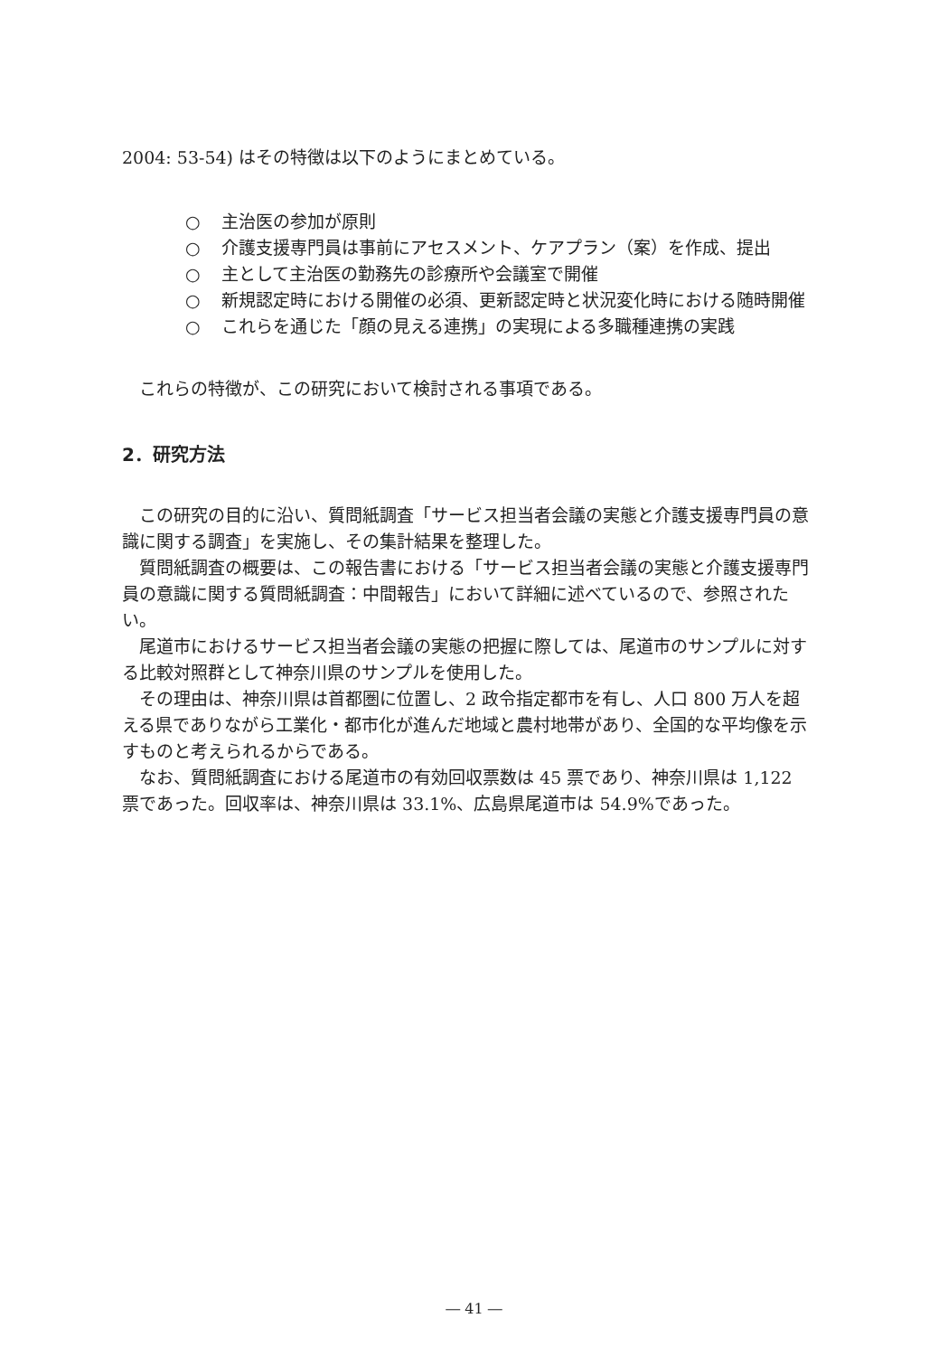2004: 53-54) はその特徴は以下のようにまとめている。
○ 主治医の参加が原則
○ 介護支援専門員は事前にアセスメント、ケアプラン（案）を作成、提出
○ 主として主治医の勤務先の診療所や会議室で開催
○ 新規認定時における開催の必須、更新認定時と状況変化時における随時開催
○ これらを通じた「顔の見える連携」の実現による多職種連携の実践
これらの特徴が、この研究において検討される事項である。
2．研究方法
この研究の目的に沿い、質問紙調査「サービス担当者会議の実態と介護支援専門員の意識に関する調査」を実施し、その集計結果を整理した。
質問紙調査の概要は、この報告書における「サービス担当者会議の実態と介護支援専門員の意識に関する質問紙調査：中間報告」において詳細に述べているので、参照されたい。
尾道市におけるサービス担当者会議の実態の把握に際しては、尾道市のサンプルに対する比較対照群として神奈川県のサンプルを使用した。
その理由は、神奈川県は首都圏に位置し、2 政令指定都市を有し、人口 800 万人を超える県でありながら工業化・都市化が進んだ地域と農村地帯があり、全国的な平均像を示すものと考えられるからである。
なお、質問紙調査における尾道市の有効回収票数は 45 票であり、神奈川県は 1,122 票であった。回収率は、神奈川県は 33.1%、広島県尾道市は 54.9%であった。
― 41 ―